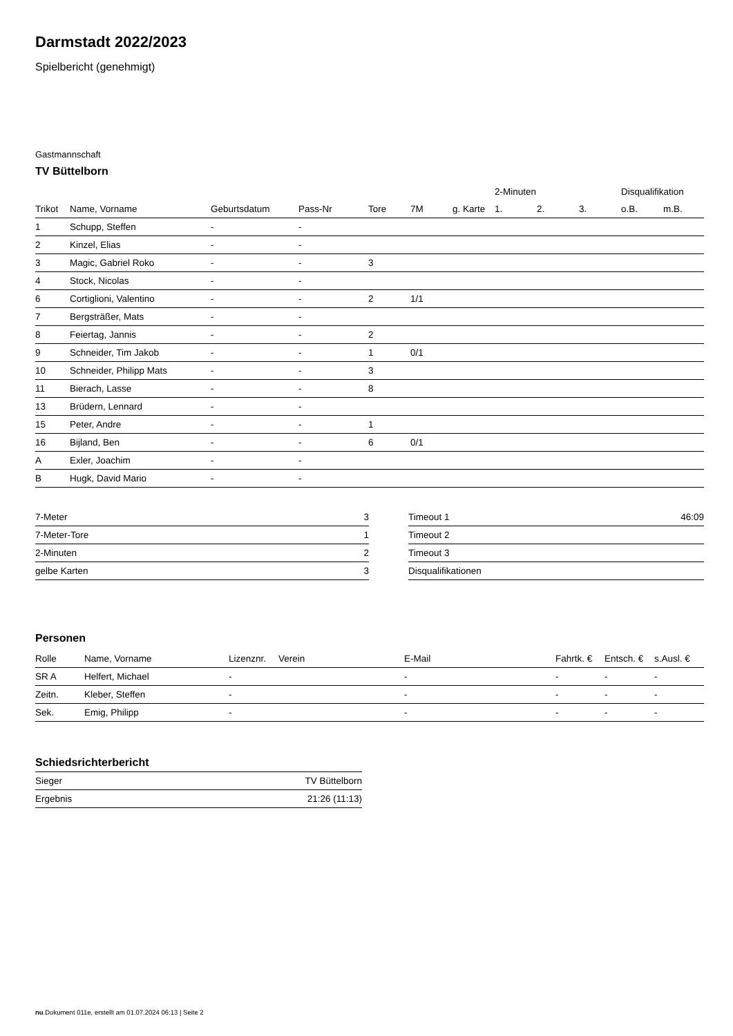Darmstadt 2022/2023
Spielbericht (genehmigt)
Gastmannschaft
TV Büttelborn
| | | | | | | | 2-Minuten | | | Disqualifikation | |
| --- | --- | --- | --- | --- | --- | --- | --- | --- | --- | --- | --- |
| Trikot | Name, Vorname | Geburtsdatum | Pass-Nr | Tore | 7M | g. Karte | 1. | 2. | 3. | o.B. | m.B. |
| 1 | Schupp, Steffen | - | - | | | | | | | | |
| 2 | Kinzel, Elias | - | - | | | | | | | | |
| 3 | Magic, Gabriel Roko | - | - | 3 | | | | | | | |
| 4 | Stock, Nicolas | - | - | | | | | | | | |
| 6 | Cortiglioni, Valentino | - | - | 2 | 1/1 | | | | | | |
| 7 | Bergsträßer, Mats | - | - | | | | | | | | |
| 8 | Feiertag, Jannis | - | - | 2 | | | | | | | |
| 9 | Schneider, Tim Jakob | - | - | 1 | 0/1 | | | | | | |
| 10 | Schneider, Philipp Mats | - | - | 3 | | | | | | | |
| 11 | Bierach, Lasse | - | - | 8 | | | | | | | |
| 13 | Brüdern, Lennard | - | - | | | | | | | | |
| 15 | Peter, Andre | - | - | 1 | | | | | | | |
| 16 | Bijland, Ben | - | - | 6 | 0/1 | | | | | | |
| A | Exler, Joachim | - | - | | | | | | | | |
| B | Hugk, David Mario | - | - | | | | | | | | |
| 7-Meter | 3 |
| 7-Meter-Tore | 1 |
| 2-Minuten | 2 |
| gelbe Karten | 3 |
| Timeout 1 | 46:09 |
| Timeout 2 | |
| Timeout 3 | |
| Disqualifikationen | |
Personen
| Rolle | Name, Vorname | Lizenznr. | Verein | E-Mail | Fahrtk. € | Entsch. € | s.Ausl. € |
| --- | --- | --- | --- | --- | --- | --- | --- |
| SR A | Helfert, Michael | - | | - | - | - | - |
| Zeitn. | Kleber, Steffen | - | | - | - | - | - |
| Sek. | Emig, Philipp | - | | - | - | - | - |
Schiedsrichterbericht
| Sieger | TV Büttelborn |
| Ergebnis | 21:26 (11:13) |
nu.Dokument 011e, erstellt am 01.07.2024 06:13 | Seite 2